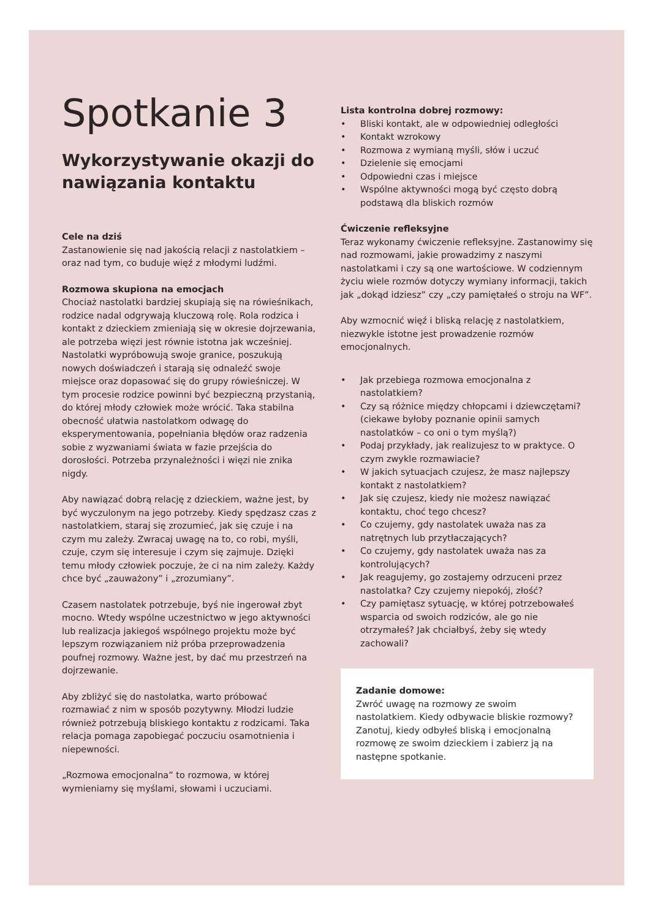Spotkanie 3
Wykorzystywanie okazji do nawiązania kontaktu
Cele na dziś
Zastanowienie się nad jakością relacji z nastolatkiem – oraz nad tym, co buduje więź z młodymi ludźmi.
Rozmowa skupiona na emocjach
Chociaż nastolatki bardziej skupiają się na rówieśnikach, rodzice nadal odgrywają kluczową rolę. Rola rodzica i kontakt z dzieckiem zmieniają się w okresie dojrzewania, ale potrzeba więzi jest równie istotna jak wcześniej. Nastolatki wypróbowują swoje granice, poszukują nowych doświadczeń i starają się odnaleźć swoje miejsce oraz dopasować się do grupy rówieśniczej. W tym procesie rodzice powinni być bezpieczną przystanią, do której młody człowiek może wrócić. Taka stabilna obecność ułatwia nastolatkom odwagę do eksperymentowania, popełniania błędów oraz radzenia sobie z wyzwaniami świata w fazie przejścia do dorosłości. Potrzeba przynależności i więzi nie znika nigdy.
Aby nawiązać dobrą relację z dzieckiem, ważne jest, by być wyczulonym na jego potrzeby. Kiedy spędzasz czas z nastolatkiem, staraj się zrozumieć, jak się czuje i na czym mu zależy. Zwracaj uwagę na to, co robi, myśli, czuje, czym się interesuje i czym się zajmuje. Dzięki temu młody człowiek poczuje, że ci na nim zależy. Każdy chce być „zauważony” i „zrozumiany”.
Czasem nastolatek potrzebuje, byś nie ingerował zbyt mocno. Wtedy wspólne uczestnictwo w jego aktywności lub realizacja jakiegoś wspólnego projektu może być lepszym rozwiązaniem niż próba przeprowadzenia poufnej rozmowy. Ważne jest, by dać mu przestrzeń na dojrzewanie.
Aby zbliżyć się do nastolatka, warto próbować rozmawiać z nim w sposób pozytywny. Młodzi ludzie również potrzebują bliskiego kontaktu z rodzicami. Taka relacja pomaga zapobiegać poczuciu osamotnienia i niepewności.
„Rozmowa emocjonalna” to rozmowa, w której wymieniamy się myślami, słowami i uczuciami.
Lista kontrolna dobrej rozmowy:
• Bliski kontakt, ale w odpowiedniej odległości
• Kontakt wzrokowy
• Rozmowa z wymianą myśli, słów i uczuć
• Dzielenie się emocjami
• Odpowiedni czas i miejsce
• Wspólne aktywności mogą być często dobrą podstawą dla bliskich rozmów
Ćwiczenie refleksyjne
Teraz wykonamy ćwiczenie refleksyjne. Zastanowimy się nad rozmowami, jakie prowadzimy z naszymi nastolatkami i czy są one wartościowe. W codziennym życiu wiele rozmów dotyczy wymiany informacji, takich jak „dokąd idziesz” czy „czy pamiętałeś o stroju na WF”.
Aby wzmocnić więź i bliską relację z nastolatkiem, niezwykle istotne jest prowadzenie rozmów emocjonalnych.
• Jak przebiega rozmowa emocjonalna z nastolatkiem?
• Czy są różnice między chłopcami i dziewczętami? (ciekawe byłoby poznanie opinii samych nastolatków – co oni o tym myślą?)
• Podaj przykłady, jak realizujesz to w praktyce. O czym zwykle rozmawiacie?
• W jakich sytuacjach czujesz, że masz najlepszy kontakt z nastolatkiem?
• Jak się czujesz, kiedy nie możesz nawiązać kontaktu, choć tego chcesz?
• Co czujemy, gdy nastolatek uważa nas za natrętnych lub przytłaczających?
• Co czujemy, gdy nastolatek uważa nas za kontrolujących?
• Jak reagujemy, go zostajemy odrzuceni przez nastolatka? Czy czujemy niepokój, złość?
• Czy pamiętasz sytuację, w której potrzebowałeś wsparcia od swoich rodziców, ale go nie otrzymałeś? Jak chciałbyś, żeby się wtedy zachowali?
Zadanie domowe:
Zwróć uwagę na rozmowy ze swoim nastolatkiem. Kiedy odbywacie bliskie rozmowy? Zanotuj, kiedy odbyłeś bliską i emocjonalną rozmowę ze swoim dzieckiem i zabierz ją na następne spotkanie.